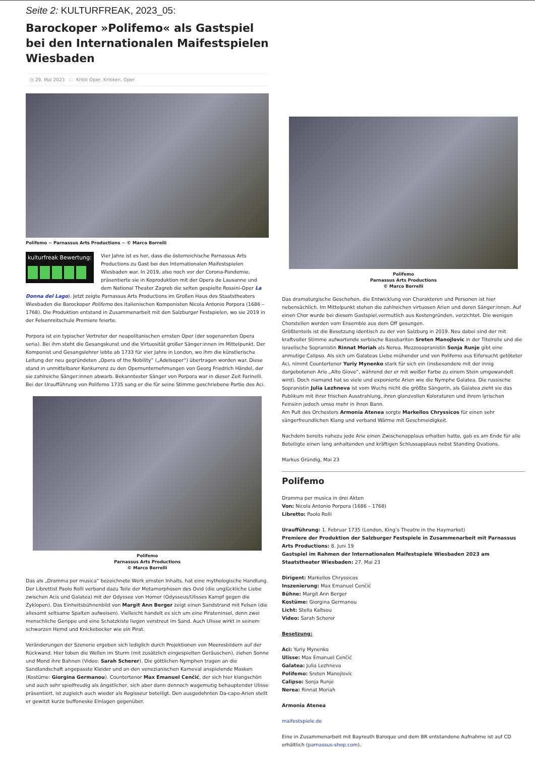Seite 2: KULTURFREAK, 2023_05:
Barockoper »Polifemo« als Gastspiel bei den Internationalen Maifestspielen Wiesbaden
◷ 29. Mai 2023 🗁 Kritik Oper, Kritiken, Oper
Polifemo ~ Parnassus Arts Productions ~ © Marco Borrelli
kulturfreak Bewertung:
Vier Jahre ist es her, dass die österreichische Parnassus Arts Productions zu Gast bei den Internationalen Maifestspielen Wiesbaden war. In 2019, also noch vor der Corona-Pandemie, präsentierte sie in Koproduktion mit der Opera de Lausanne und dem National Theater Zagreb die selten gespielte Rossini-Oper La Donna del Lago). Jetzt zeigte Parnassus Arts Productions im Großen Haus des Staatstheaters Wiesbaden die Barockoper Polifemo des italienischen Komponisten Nicola Antonio Porpora (1686 – 1768). Die Produktion entstand in Zusammenarbeit mit den Salzburger Festspielen, wo sie 2019 in der Felsenreitschule Premiere feierte.
Porpora ist ein typischer Vertreter der neapolitanischen ernsten Oper (der sogenannten Opera seria). Bei ihm steht die Gesangskunst und die Virtuosität großer Sänger:innen im Mittelpunkt. Der Komponist und Gesangslehrer lebte ab 1733 für vier Jahre in London, wo ihm die künstlerische Leitung der neu gegründeten „Opera of the Nobility“ („Adelsoper“) übertragen worden war. Diese stand in unmittelbarer Konkurrenz zu den Opernunternehmungen von Georg Friedrich Händel, der sie zahlreiche Sänger:innen abwarb. Bekanntester Sänger von Porpora war in dieser Zeit Farinelli. Bei der Uraufführung von Polifemo 1735 sang er die für seine Stimme geschriebene Partie des Aci.
Polifemo
Parnassus Arts Productions
© Marco Borrelli
Das als „Dramma per musica“ bezeichnete Werk ernsten Inhalts, hat eine mythologische Handlung. Der Librettist Paolo Rolli verband dazu Teile der Metamorphosen des Ovid (die unglückliche Liebe zwischen Acis und Galatea) mit der Odyssee von Homer (Odysseus/Ulisses Kampf gegen die Zyklopen). Das Einheitsbühnenbild von Margit Ann Berger zeigt einen Sandstrand mit Felsen (die allesamt seltsame Spalten aufweisen). Vielleicht handelt es sich um eine Pirateninsel, denn zwei menschliche Gerippe und eine Schatzkiste liegen verstreut im Sand. Auch Ulisse wirkt in seinem schwarzen Hemd und Knickebocker wie ein Pirat.
Veränderungen der Szenerie ergeben sich lediglich durch Projektionen von Meeresbildern auf der Rückwand. Hier toben die Wellen im Sturm (mit zusätzlich eingespielten Geräuschen), ziehen Sonne und Mond ihre Bahnen (Video: Sarah Scherer). Die göttlichen Nymphen tragen an die Sandlandschaft angepasste Kleider und an den venezianischen Karneval anspielende Masken (Kostüme: Giorgina Germanou). Countertenor Max Emanuel Cenčić, der sich hier klangschön und auch sehr spielfreudig als ängstlicher, sich aber dann dennoch wagemutig behauptender Ulisse präsentiert, ist zugleich auch wieder als Regisseur beteiligt. Den ausgedehnten Da-capo-Arien stellt er gewitzt kurze buffoneske Einlagen gegenüber.
Polifemo
Parnassus Arts Productions
© Marco Borrelli
Das dramaturgische Geschehen, die Entwicklung von Charakteren und Personen ist hier nebensächlich. Im Mittelpunkt stehen die zahlreichen virtuosen Arien und deren Sänger:innen. Auf einen Chor wurde bei diesem Gastspiel,vermutlich aus Kostengründen, verzichtet. Die wenigen Chorstellen werden vom Ensemble aus dem Off gesungen.
Größtenteils ist die Besetzung identisch zu der von Salzburg in 2019. Neu dabei sind der mit kraftvoller Stimme aufwartende serbische Bassbariton Sreten Manojlovic in der Titelrolle und die israelische Sopranistin Rinnat Moriah als Nerea. Mezzosopranistin Sonja Runje gibt eine anmutige Calipso. Als sich um Galateas Liebe mühender und von Polifemo aus Eifersucht getöteter Aci, nimmt Countertenor Yuriy Mynenko stark für sich ein (insbesondere mit der innig dargebotenen Arie „Alto Giove“, während der er mit weißer Farbe zu einem Stein umgewandelt wird). Doch niemand hat so viele und exponierte Arien wie die Nymphe Galatea. Die russische Sopranistin Julia Lezhneva ist vom Wuchs nicht die größte Sängerin, als Galatea zieht sie das Publikum mit ihrer frischen Ausstrahlung, ihren glanzvollen Koloraturen und ihrem lyrischen Feinsinn jedoch umso mehr in ihren Bann.
Am Pult des Orchesters Armonia Atenea sorgte Markellos Chryssicos für einen sehr sängerfreundlichen Klang und verband Wärme mit Geschmeidigkeit.
Nachdem bereits nahezu jede Arie einen Zwischenapplaus erhalten hatte, gab es am Ende für alle Beteiligte einen lang anhaltenden und kräftigen Schlussapplaus nebst Standing Ovations.
Markus Gründig, Mai 23
Polifemo
Dramma per musica in drei Akten
Von: Nicola Antonio Porpora (1686 – 1768)
Libretto: Paolo Rolli
Uraufführung: 1. Februar 1735 (London, King’s Theatre in the Haymarket)
Premiere der Produktion der Salzburger Festspiele in Zusammenarbeit mit Parnassus Arts Productions: 8. Juni 19
Gastspiel im Rahmen der Internationalen Maifestspiele Wiesbaden 2023 am Staatstheater Wiesbaden: 27. Mai 23
Dirigent: Markellos Chryssicos
Inszenierung: Max Emanuel Cenčić
Bühne: Margit Ann Berger
Kostüme: Giorgina Germanou
Licht: Stella Kaltsou
Video: Sarah Scherer
Besetzung:
Aci: Yuriy Mynenko
Ulisse: Max Emanuel Cenčić
Galatea: Julia Lezhneva
Polifemo: Sreten Manojlovic
Calipso: Sonja Runje
Nerea: Rinnat Moriah
Armonia Atenea
maifestspiele.de
Eine in Zusammenarbeit mit Bayreuth Baroque und dem BR entstandene Aufnahme ist auf CD erhältlich (parnassus-shop.com).